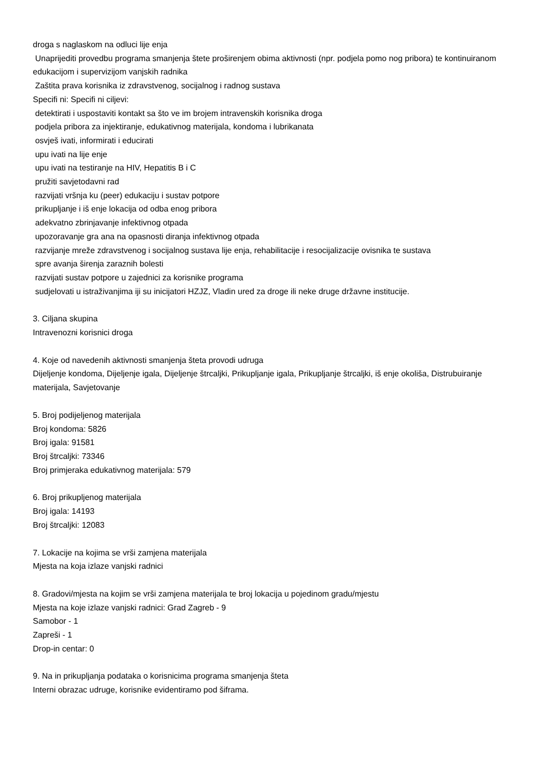droga s naglaskom na odluci lije enja
Unaprijediti provedbu programa smanjenja štete proširenjem obima aktivnosti (npr. podjela pomo nog pribora) te kontinuiranom edukacijom i supervizijom vanjskih radnika
Zaštita prava korisnika iz zdravstvenog, socijalnog i radnog sustava
Specifi ni: Specifi ni ciljevi:
detektirati i uspostaviti kontakt sa što ve im brojem intravenskih korisnika droga
podjela pribora za injektiranje, edukativnog materijala, kondoma i lubrikanata
osvješ ivati, informirati i educirati
upu ivati na lije enje
upu ivati na testiranje na HIV, Hepatitis B i C
pružiti savjetodavni rad
razvijati vršnja ku (peer) edukaciju i sustav potpore
prikupljanje i iš enje lokacija od odba enog pribora
adekvatno zbrinjavanje infektivnog otpada
upozoravanje gra ana na opasnosti diranja infektivnog otpada
razvijanje mreže zdravstvenog i socijalnog sustava lije enja, rehabilitacije i resocijalizacije ovisnika te sustava
spre avanja širenja zaraznih bolesti
razvijati sustav potpore u zajednici za korisnike programa
sudjelovati u istraživanjima iji su inicijatori HZJZ, Vladin ured za droge ili neke druge državne institucije.
3. Ciljana skupina
Intravenozni korisnici droga
4. Koje od navedenih aktivnosti smanjenja šteta provodi udruga
Dijeljenje kondoma, Dijeljenje igala, Dijeljenje štrcaljki, Prikupljanje igala, Prikupljanje štrcaljki, iš enje okoliša, Distrubuiranje materijala, Savjetovanje
5. Broj podijeljenog materijala
Broj kondoma: 5826
Broj igala: 91581
Broj štrcaljki: 73346
Broj primjeraka edukativnog materijala: 579
6. Broj prikupljenog materijala
Broj igala: 14193
Broj štrcaljki: 12083
7. Lokacije na kojima se vrši zamjena materijala
Mjesta na koja izlaze vanjski radnici
8. Gradovi/mjesta na kojim se vrši zamjena materijala te broj lokacija u pojedinom gradu/mjestu
Mjesta na koje izlaze vanjski radnici: Grad Zagreb - 9
Samobor - 1
Zapreši - 1
Drop-in centar: 0
9. Na in prikupljanja podataka o korisnicima programa smanjenja šteta
Interni obrazac udruge, korisnike evidentiramo pod šiframa.